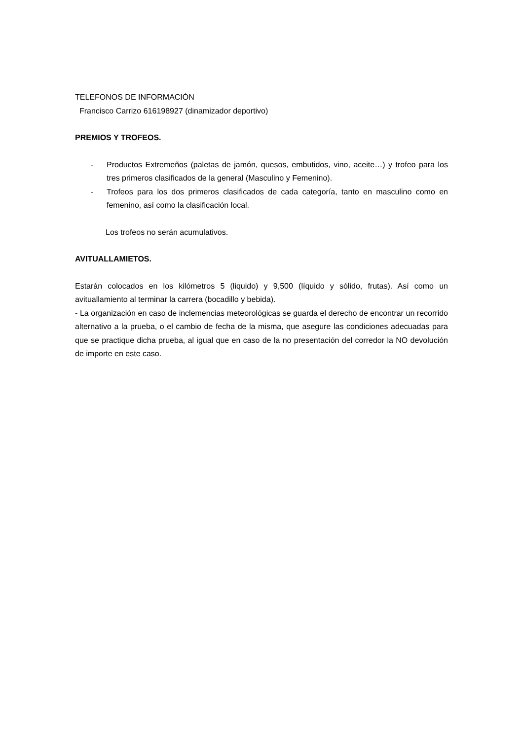TELEFONOS DE INFORMACIÓN
Francisco Carrizo 616198927 (dinamizador deportivo)
PREMIOS Y TROFEOS.
- Productos Extremeños (paletas de jamón, quesos, embutidos, vino, aceite…) y trofeo para los tres primeros clasificados de la general (Masculino y Femenino).
- Trofeos para los dos primeros clasificados de cada categoría, tanto en masculino como en femenino, así como la clasificación local.
Los trofeos no serán acumulativos.
AVITUALLAMIETOS.
Estarán colocados en los kilómetros 5 (liquido) y 9,500 (líquido y sólido, frutas). Así como un avituallamiento al terminar la carrera (bocadillo y bebida).
- La organización en caso de inclemencias meteorológicas se guarda el derecho de encontrar un recorrido alternativo a la prueba, o el cambio de fecha de la misma, que asegure las condiciones adecuadas para que se practique dicha prueba, al igual que en caso de la no presentación del corredor la NO devolución de importe en este caso.